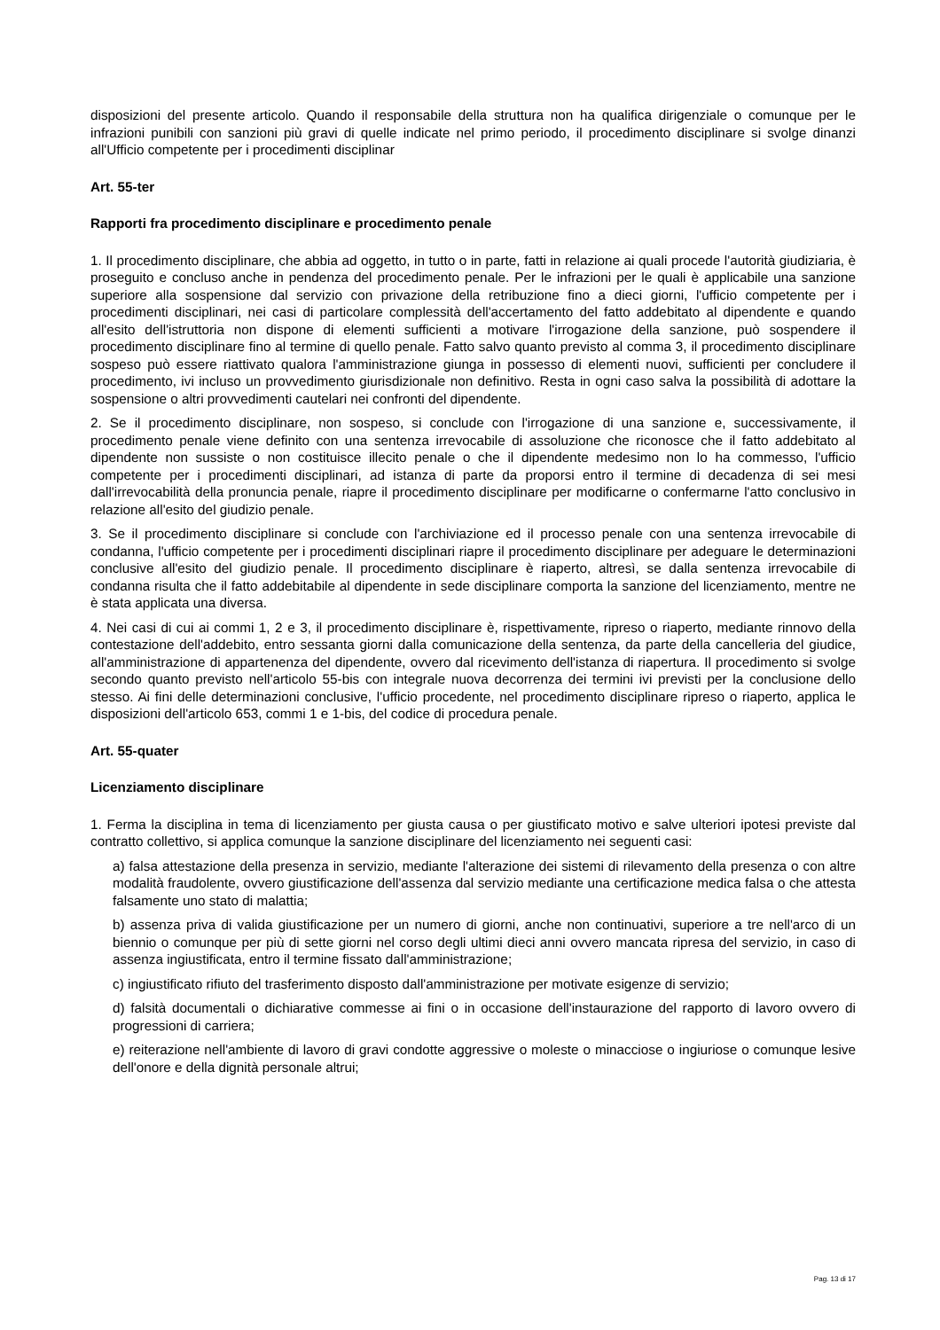disposizioni del presente articolo. Quando il responsabile della struttura non ha qualifica dirigenziale o comunque per le infrazioni punibili con sanzioni più gravi di quelle indicate nel primo periodo, il procedimento disciplinare si svolge dinanzi all'Ufficio competente per i procedimenti disciplinar
Art. 55-ter
Rapporti fra procedimento disciplinare e procedimento penale
1. Il procedimento disciplinare, che abbia ad oggetto, in tutto o in parte, fatti in relazione ai quali procede l'autorità giudiziaria, è proseguito e concluso anche in pendenza del procedimento penale. Per le infrazioni per le quali è applicabile una sanzione superiore alla sospensione dal servizio con privazione della retribuzione fino a dieci giorni, l'ufficio competente per i procedimenti disciplinari, nei casi di particolare complessità dell'accertamento del fatto addebitato al dipendente e quando all'esito dell'istruttoria non dispone di elementi sufficienti a motivare l'irrogazione della sanzione, può sospendere il procedimento disciplinare fino al termine di quello penale. Fatto salvo quanto previsto al comma 3, il procedimento disciplinare sospeso può essere riattivato qualora l'amministrazione giunga in possesso di elementi nuovi, sufficienti per concludere il procedimento, ivi incluso un provvedimento giurisdizionale non definitivo. Resta in ogni caso salva la possibilità di adottare la sospensione o altri provvedimenti cautelari nei confronti del dipendente.
2. Se il procedimento disciplinare, non sospeso, si conclude con l'irrogazione di una sanzione e, successivamente, il procedimento penale viene definito con una sentenza irrevocabile di assoluzione che riconosce che il fatto addebitato al dipendente non sussiste o non costituisce illecito penale o che il dipendente medesimo non lo ha commesso, l'ufficio competente per i procedimenti disciplinari, ad istanza di parte da proporsi entro il termine di decadenza di sei mesi dall'irrevocabilità della pronuncia penale, riapre il procedimento disciplinare per modificarne o confermarne l'atto conclusivo in relazione all'esito del giudizio penale.
3. Se il procedimento disciplinare si conclude con l'archiviazione ed il processo penale con una sentenza irrevocabile di condanna, l'ufficio competente per i procedimenti disciplinari riapre il procedimento disciplinare per adeguare le determinazioni conclusive all'esito del giudizio penale. Il procedimento disciplinare è riaperto, altresì, se dalla sentenza irrevocabile di condanna risulta che il fatto addebitabile al dipendente in sede disciplinare comporta la sanzione del licenziamento, mentre ne è stata applicata una diversa.
4. Nei casi di cui ai commi 1, 2 e 3, il procedimento disciplinare è, rispettivamente, ripreso o riaperto, mediante rinnovo della contestazione dell'addebito, entro sessanta giorni dalla comunicazione della sentenza, da parte della cancelleria del giudice, all'amministrazione di appartenenza del dipendente, ovvero dal ricevimento dell'istanza di riapertura. Il procedimento si svolge secondo quanto previsto nell'articolo 55-bis con integrale nuova decorrenza dei termini ivi previsti per la conclusione dello stesso. Ai fini delle determinazioni conclusive, l'ufficio procedente, nel procedimento disciplinare ripreso o riaperto, applica le disposizioni dell'articolo 653, commi 1 e 1-bis, del codice di procedura penale.
Art. 55-quater
Licenziamento disciplinare
1. Ferma la disciplina in tema di licenziamento per giusta causa o per giustificato motivo e salve ulteriori ipotesi previste dal contratto collettivo, si applica comunque la sanzione disciplinare del licenziamento nei seguenti casi:
a) falsa attestazione della presenza in servizio, mediante l'alterazione dei sistemi di rilevamento della presenza o con altre modalità fraudolente, ovvero giustificazione dell'assenza dal servizio mediante una certificazione medica falsa o che attesta falsamente uno stato di malattia;
b) assenza priva di valida giustificazione per un numero di giorni, anche non continuativi, superiore a tre nell'arco di un biennio o comunque per più di sette giorni nel corso degli ultimi dieci anni ovvero mancata ripresa del servizio, in caso di assenza ingiustificata, entro il termine fissato dall'amministrazione;
c) ingiustificato rifiuto del trasferimento disposto dall'amministrazione per motivate esigenze di servizio;
d) falsità documentali o dichiarative commesse ai fini o in occasione dell'instaurazione del rapporto di lavoro ovvero di progressioni di carriera;
e) reiterazione nell'ambiente di lavoro di gravi condotte aggressive o moleste o minacciose o ingiuriose o comunque lesive dell'onore e della dignità personale altrui;
Pag. 13 di 17